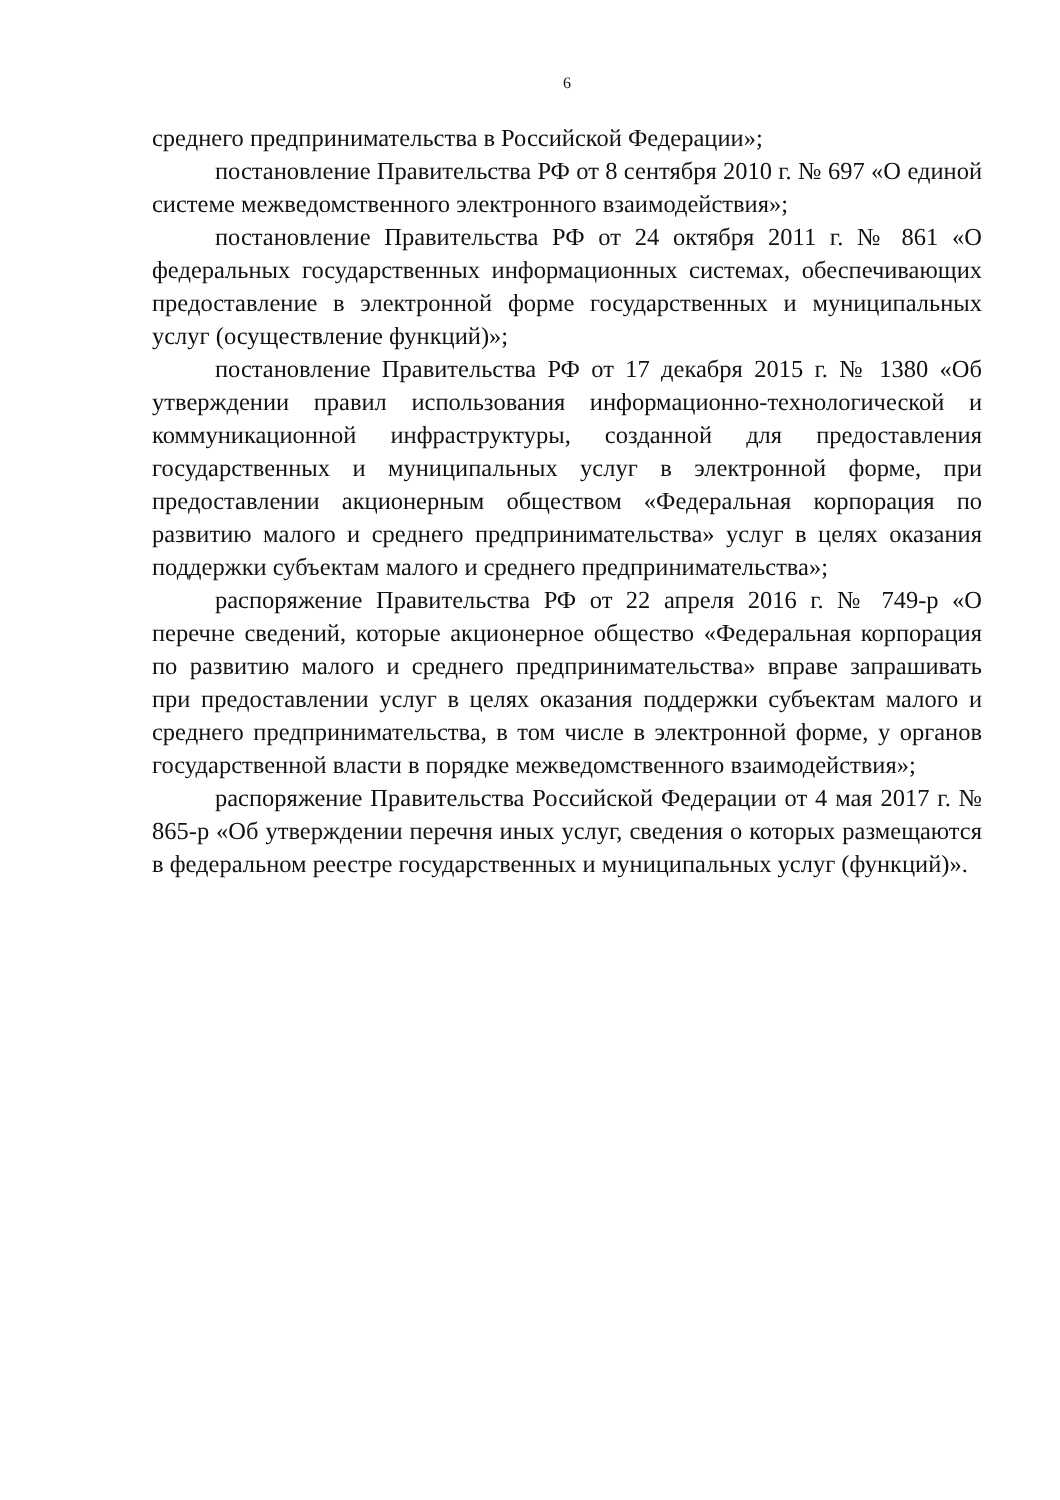6
среднего предпринимательства в Российской Федерации»;
постановление Правительства РФ от 8 сентября 2010 г. № 697 «О единой системе межведомственного электронного взаимодействия»;
постановление Правительства РФ от 24 октября 2011 г. № 861 «О федеральных государственных информационных системах, обеспечивающих предоставление в электронной форме государственных и муниципальных услуг (осуществление функций)»;
постановление Правительства РФ от 17 декабря 2015 г. № 1380 «Об утверждении правил использования информационно-технологической и коммуникационной инфраструктуры, созданной для предоставления государственных и муниципальных услуг в электронной форме, при предоставлении акционерным обществом «Федеральная корпорация по развитию малого и среднего предпринимательства» услуг в целях оказания поддержки субъектам малого и среднего предпринимательства»;
распоряжение Правительства РФ от 22 апреля 2016 г. № 749-р «О перечне сведений, которые акционерное общество «Федеральная корпорация по развитию малого и среднего предпринимательства» вправе запрашивать при предоставлении услуг в целях оказания поддержки субъектам малого и среднего предпринимательства, в том числе в электронной форме, у органов государственной власти в порядке межведомственного взаимодействия»;
распоряжение Правительства Российской Федерации от 4 мая 2017 г. № 865-р «Об утверждении перечня иных услуг, сведения о которых размещаются в федеральном реестре государственных и муниципальных услуг (функций)».